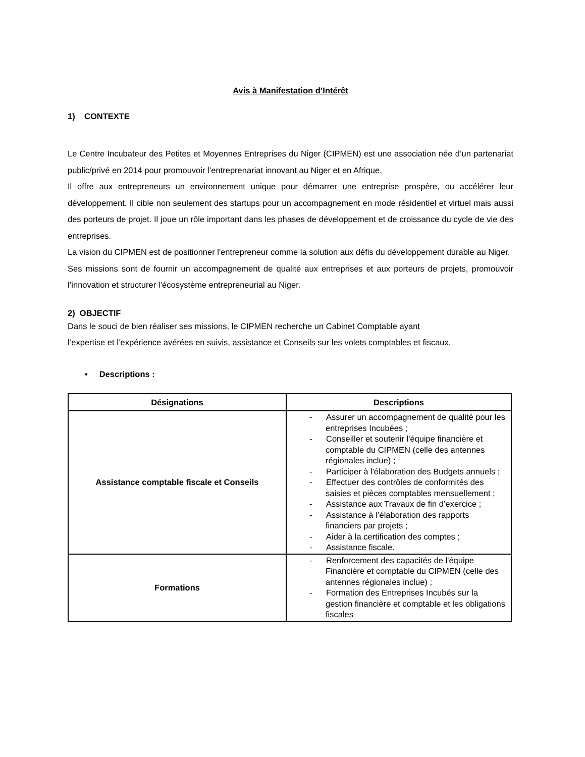Avis à Manifestation d’Intérêt
1) CONTEXTE
Le Centre Incubateur des Petites et Moyennes Entreprises du Niger (CIPMEN) est une association née d’un partenariat public/privé en 2014 pour promouvoir l’entreprenariat innovant au Niger et en Afrique.
Il offre aux entrepreneurs un environnement unique pour démarrer une entreprise prospère, ou accélérer leur développement. Il cible non seulement des startups pour un accompagnement en mode résidentiel et virtuel mais aussi des porteurs de projet. Il joue un rôle important dans les phases de développement et de croissance du cycle de vie des entreprises.
La vision du CIPMEN est de positionner l'entrepreneur comme la solution aux défis du développement durable au Niger.
Ses missions sont de fournir un accompagnement de qualité aux entreprises et aux porteurs de projets, promouvoir l’innovation et structurer l’écosystème entrepreneurial au Niger.
2) OBJECTIF
Dans le souci de bien réaliser ses missions, le CIPMEN recherche un Cabinet Comptable ayant
l’expertise et l’expérience avérées en suivis, assistance et Conseils sur les volets comptables et fiscaux.
• Descriptions :
| Désignations | Descriptions |
| --- | --- |
| Assistance comptable fiscale et Conseils | - Assurer un accompagnement de qualité pour les entreprises Incubées ; - Conseiller et soutenir l'équipe financière et comptable du CIPMEN (celle des antennes régionales inclue) ; - Participer à l'élaboration des Budgets annuels ; - Effectuer des contrôles de conformités des saisies et pièces comptables mensuellement ; - Assistance aux Travaux de fin d’exercice ; - Assistance à l’élaboration des rapports financiers par projets ; - Aider à la certification des comptes ; - Assistance fiscale. |
| Formations | - Renforcement des capacités de l'équipe Financière et comptable du CIPMEN (celle des antennes régionales inclue) ; - Formation des Entreprises Incubés sur la gestion financière et comptable et les obligations fiscales |